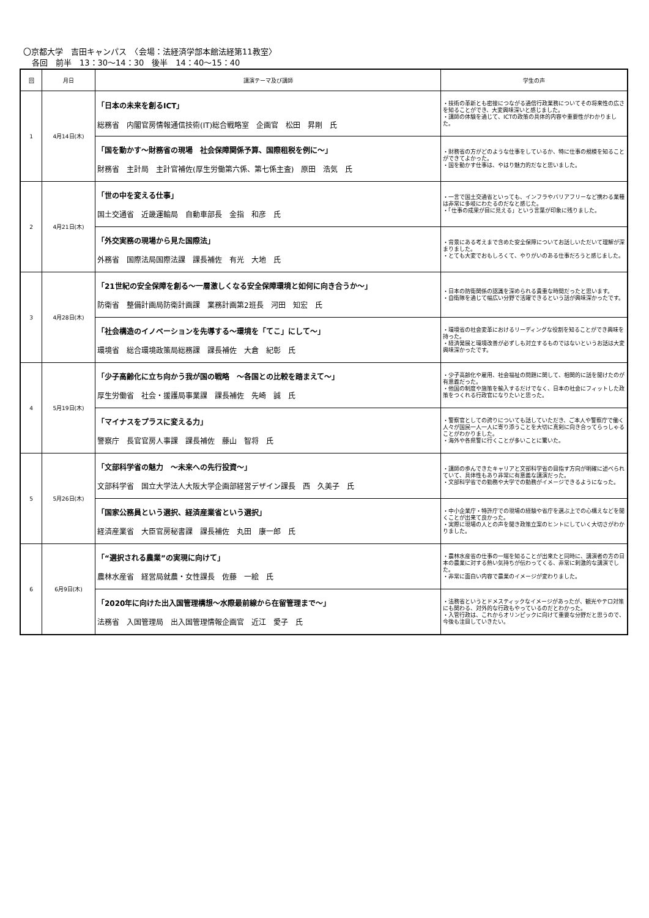〇京都大学　吉田キャンパス　〈会場：法経済学部本館法経第11教室〉
各回　前半　13：30～14：30　後半　14：40～15：40
| 回 | 月日 | 講演テーマ及び講師 | 学生の声 |
| --- | --- | --- | --- |
| 1 | 4月14日(木) | 「日本の未来を創るICT」 総務省 内閣官房情報通信技術(IT)総合戦略室 企画官 松田 昇剛 氏 | ・技術の革新とも密接につながる通信行政業務についてその将来性の広さを知ることができ、大変興味深いと感じました。 ・講師の体験を通じて、ICTの政策の具体的内容や重要性がわかりました。 |
| | | 「国を動かす～財務省の現場 社会保障関係予算、国際租税を例に～」 財務省 主計局 主計官補佐(厚生労働第六係、第七係主査) 原田 浩気 氏 | ・財務省の方がどのような仕事をしているか、特に仕事の規模を知ることができてよかった。 ・国を動かす仕事は、やはり魅力的だなと思いました。 |
| 2 | 4月21日(木) | 「世の中を変える仕事」 国土交通省 近畿運輸局 自動車部長 金指 和彦 氏 | ・一言で国土交通省といっても、インフラやバリアフリーなど携わる業種は非常に多岐にわたるのだなと感じた。 ・「仕事の成果が目に見える」という言葉が印象に残りました。 |
| | | 「外交実務の現場から見た国際法」 外務省 国際法局国際法課 課長補佐 有光 大地 氏 | ・背景にある考えまで含めた安全保障についてお話しいただいて理解が深まりました。 ・とても大変でおもしろくて、やりがいのある仕事だろうと感じました。 |
| 3 | 4月28日(木) | 「21世紀の安全保障を創る～一層激しくなる安全保障環境と如何に向き合うか～」 防衛省 整備計画局防衛計画課 業務計画第2班長 河田 知宏 氏 | ・日本の防衛関係の認識を深められる貴重な時間だったと思います。 ・自衛隊を通じて幅広い分野で活躍できるという話が興味深かったです。 |
| | | 「社会構造のイノベーションを先導する～環境を「てこ」にして～」 環境省 総合環境政策局総務課 課長補佐 大倉 紀彰 氏 | ・環境省の社会変革におけるリーディングな役割を知ることができ興味を持った。 ・経済発展と環境改善が必ずしも対立するものではないというお話は大変興味深かったです。 |
| 4 | 5月19日(木) | 「少子高齢化に立ち向かう我が国の戦略 ～各国との比較を踏まえて～」 厚生労働省 社会・援護局事業課 課長補佐 先崎 誠 氏 | ・少子高齢化や雇用、社会福祉の問題に関して、相関的に話を聞けたのが有意義だった。 ・他国の制度や施策を輸入するだけでなく、日本の社会にフィットした政策をつくれる行政官になりたいと思った。 |
| | | 「マイナスをプラスに変える力」 警察庁 長官官房人事課 課長補佐 藤山 智将 氏 | ・警察官としての誇りについても話していただき、ご本人や警察庁で働く人々が国民一人一人に寄り添うことを大切に真剣に向き合ってらっしゃることがわかりました。 ・海外や各県警に行くことが多いことに驚いた。 |
| 5 | 5月26日(木) | 「文部科学省の魅力 ～未来への先行投資～」 文部科学省 国立大学法人大阪大学企画部経営デザイン課長 西 久美子 氏 | ・講師の歩んできたキャリアと文部科学省の目指す方向が明確に述べられていて、具体性もあり非常に有意義な講演だった。 ・文部科学省での勤務や大学での勤務がイメージできるようになった。 |
| | | 「国家公務員という選択、経済産業省という選択」 経済産業省 大臣官房秘書課 課長補佐 丸田 康一郎 氏 | ・中小企業庁・特許庁での現場の経験や省庁を選ぶ上での心構えなどを聞くことが出来て良かった。 ・実際に現場の人との声を聞き政策立案のヒントにしていく大切さがわかりました。 |
| 6 | 6月9日(木) | 「“選択される農業”の実現に向けて」 農林水産省 経営局就農・女性課長 佐藤 一絵 氏 | ・農林水産省の仕事の一端を知ることが出来たと同時に、講演者の方の日本の農業に対する熱い気持ちが伝わってくる、非常に刺激的な講演でした。 ・非常に面白い内容で農業のイメージが変わりました。 |
| | | 「2020年に向けた出入国管理構想～水際最前線から在留管理まで～」 法務省 入国管理局 出入国管理情報企画官 近江 愛子 氏 | ・法務省というとドメスティックなイメージがあったが、観光やテロ対策にも関わる、対外的な行政もやっているのだとわかった。 ・入管行政は、これからオリンピックに向けて重要な分野だと思うので、今後も注目していきたい。 |